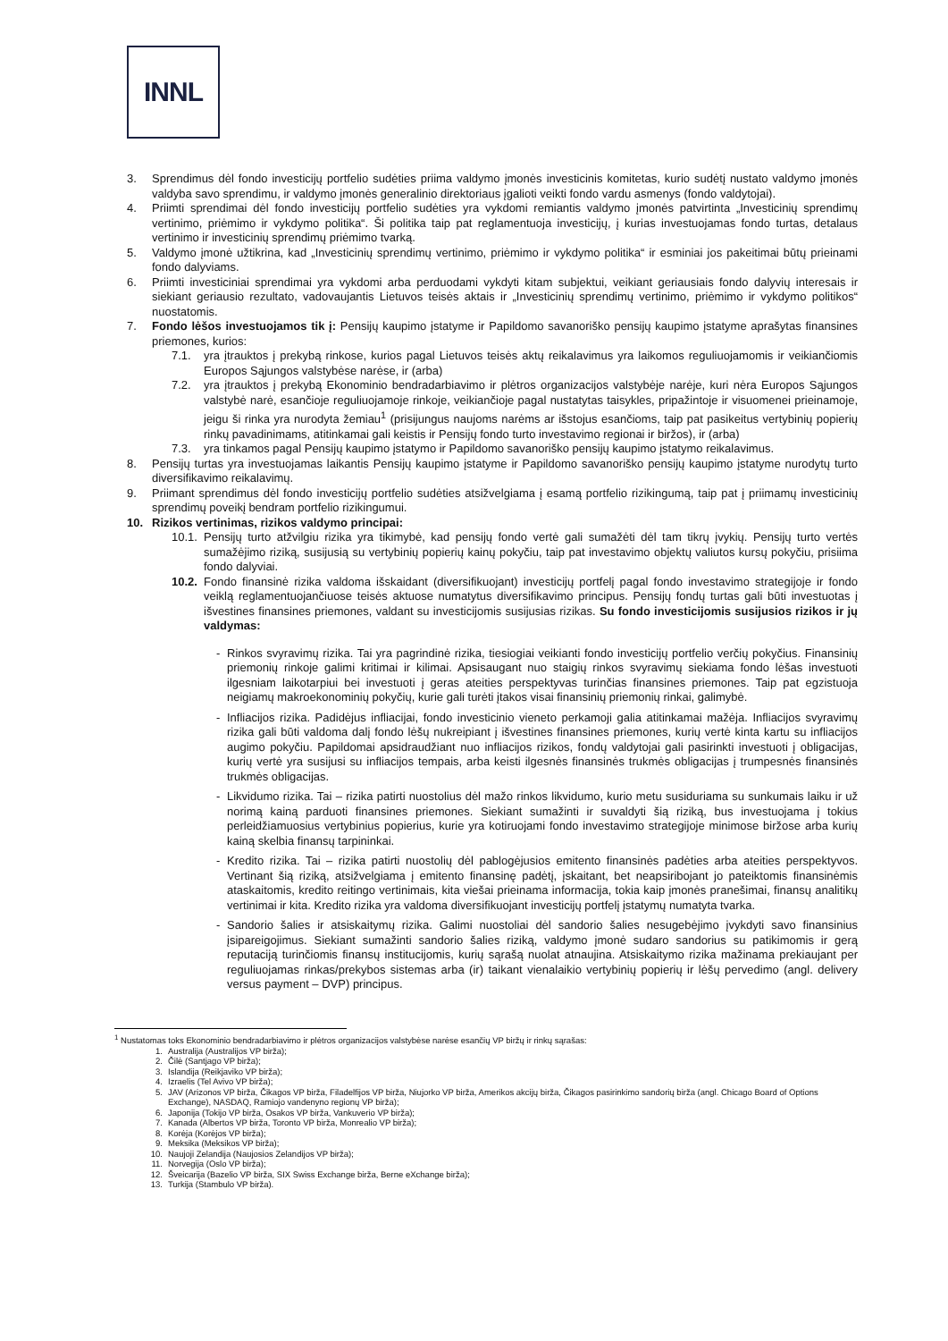INNL
3. Sprendimus dėl fondo investicijų portfelio sudėties priima valdymo įmonės investicinis komitetas, kurio sudėtį nustato valdymo įmonės valdyba savo sprendimu, ir valdymo įmonės generalinio direktoriaus įgalioti veikti fondo vardu asmenys (fondo valdytojai).
4. Priimti sprendimai dėl fondo investicijų portfelio sudėties yra vykdomi remiantis valdymo įmonės patvirtinta „Investicinių sprendimų vertinimo, priėmimo ir vykdymo politika“. Ši politika taip pat reglamentuoja investicijų, į kurias investuojamas fondo turtas, detalaus vertinimo ir investicinių sprendimų priėmimo tvarką.
5. Valdymo įmonė užtikrina, kad „Investicinių sprendimų vertinimo, priėmimo ir vykdymo politika“ ir esminiai jos pakeitimai būtų prieinami fondo dalyviams.
6. Priimti investiciniai sprendimai yra vykdomi arba perduodami vykdyti kitam subjektui, veikiant geriausiais fondo dalyvių interesais ir siekiant geriausio rezultato, vadovaujantis Lietuvos teisės aktais ir „Investicinių sprendimų vertinimo, priėmimo ir vykdymo politikos“ nuostatomis.
7. Fondo lėšos investuojamos tik į: Pensijų kaupimo įstatyme ir Papildomo savanoriško pensijų kaupimo įstatyme aprašytas finansines priemones, kurios:
7.1. yra įtrauktos į prekybą rinkose, kurios pagal Lietuvos teisės aktų reikalavimus yra laikomos reguliuojamomis ir veikiančiomis Europos Sąjungos valstybėse narėse, ir (arba)
7.2. yra įtrauktos į prekybą Ekonominio bendradarbiavimo ir plėtros organizacijos valstybėje narėje, kuri nėra Europos Sąjungos valstybė narė, esančioje reguliuojamoje rinkoje, veikiančioje pagal nustatytas taisykles, pripažintoje ir visuomenei prieinamoje, jeigu ši rinka yra nurodyta žemiau<sup>1</sup> (prisijungus naujoms narėms ar išstojus esančioms, taip pat pasikeitus vertybinių popierių rinkų pavadinimams, atitinkamai gali keistis ir Pensijų fondo turto investavimo regionai ir biržos), ir (arba)
7.3. yra tinkamos pagal Pensijų kaupimo įstatymo ir Papildomo savanoriško pensijų kaupimo įstatymo reikalavimus.
8. Pensijų turtas yra investuojamas laikantis Pensijų kaupimo įstatyme ir Papildomo savanoriško pensijų kaupimo įstatyme nurodytų turto diversifikavimo reikalavimų.
9. Priimant sprendimus dėl fondo investicijų portfelio sudėties atsižvelgiama į esamą portfelio rizikingumą, taip pat į priimamų investicinių sprendimų poveikį bendram portfelio rizikingumui.
10. Rizikos vertinimas, rizikos valdymo principai:
10.1.
Pensijų turto atžvilgiu rizika yra tikimybė, kad pensijų fondo vertė gali sumažėti dėl tam tikrų įvykių. Pensijų turto vertės sumažėjimo riziką, susijusią su vertybinių popierių kainų pokyčiu, taip pat investavimo objektų valiutos kursų pokyčiu, prisiima fondo dalyviai.
10.2.
Fondo finansinė rizika valdoma išskaidant (diversifikuojant) investicijų portfelį pagal fondo investavimo strategijoje ir fondo veiklą reglamentuojančiuose teisės aktuose numatytus diversifikavimo principus. Pensijų fondų turtas gali būti investuotas į išvestines finansines priemones, valdant su investicijomis susijusias rizikas. Su fondo investicijomis susijusios rizikos ir jų valdymas:
- Rinkos svyravimų rizika. Tai yra pagrindinė rizika, tiesiogiai veikianti fondo investicijų portfelio verčių pokyčius. Finansinių priemonių rinkoje galimi kritimai ir kilimai. Apsisaugant nuo staigių rinkos svyravimų siekiama fondo lėšas investuoti ilgesniam laikotarpiui bei investuoti į geras ateities perspektyvas turinčias finansines priemones. Taip pat egzistuoja neigiamų makroekonominių pokyčių, kurie gali turėti įtakos visai finansinių priemonių rinkai, galimybė.
- Infliacijos rizika. Padidėjus infliacijai, fondo investicinio vieneto perkamoji galia atitinkamai mažėja. Infliacijos svyravimų rizika gali būti valdoma dalį fondo lėšų nukreipiant į išvestines finansines priemones, kurių vertė kinta kartu su infliacijos augimo pokyčiu. Papildomai apsidraudžiant nuo infliacijos rizikos, fondų valdytojai gali pasirinkti investuoti į obligacijas, kurių vertė yra susijusi su infliacijos tempais, arba keisti ilgesnės finansinės trukmės obligacijas į trumpesnės finansinės trukmės obligacijas.
- Likvidumo rizika. Tai – rizika patirti nuostolius dėl mažo rinkos likvidumo, kurio metu susiduriama su sunkumais laiku ir už norimą kainą parduoti finansines priemones. Siekiant sumažinti ir suvaldyti šią riziką, bus investuojama į tokius perleidžiamuosius vertybinius popierius, kurie yra kotiruojami fondo investavimo strategijoje minimose biržose arba kurių kainą skelbia finansų tarpininkai.
- Kredito rizika. Tai – rizika patirti nuostolių dėl pablogėjusios emitento finansinės padėties arba ateities perspektyvos. Vertinant šią riziką, atsižvelgiama į emitento finansinę padėtį, įskaitant, bet neapsiribojant jo pateiktomis finansinėmis ataskaitomis, kredito reitingo vertinimais, kita viešai prieinama informacija, tokia kaip įmonės pranešimai, finansų analitikų vertinimai ir kita. Kredito rizika yra valdoma diversifikuojant investicijų portfelį įstatymų numatyta tvarka.
- Sandorio šalies ir atsiskaitymų rizika. Galimi nuostoliai dėl sandorio šalies nesugebėjimo įvykdyti savo finansinius įsipareigojimus. Siekiant sumažinti sandorio šalies riziką, valdymo įmonė sudaro sandorius su patikimomis ir gerą reputaciją turinčiomis finansų institucijomis, kurių sąrašą nuolat atnaujina. Atsiskaitymo rizika mažinama prekiaujant per reguliuojamas rinkas/prekybos sistemas arba (ir) taikant vienalaikio vertybinių popierių ir lėšų pervedimo (angl. delivery versus payment – DVP) principus.
<sup>1</sup> Nustatomas toks Ekonominio bendradarbiavimo ir plėtros organizacijos valstybėse narėse esančių VP biržų ir rinkų sąrašas:
1. Australija (Australijos VP birža);
2. Čilė (Santjago VP birža);
3. Islandija (Reikjaviko VP birža);
4. Izraelis (Tel Avivo VP birža);
5. JAV (Arizonos VP birža, Čikagos VP birža, Filadelfijos VP birža, Niujorko VP birža, Amerikos akcijų birža, Čikagos pasirinkimo sandorių birža (angl. Chicago Board of Options Exchange), NASDAQ, Ramiojo vandenyno regionų VP birža);
6. Japonija (Tokijo VP birža, Osakos VP birža, Vankuverio VP birža);
7. Kanada (Albertos VP birža, Toronto VP birža, Monrealio VP birža);
8. Korėja (Korėjos VP birža);
9. Meksika (Meksikos VP birža);
10. Naujoji Zelandija (Naujosios Zelandijos VP birža);
11. Norvegija (Oslo VP birža);
12. Šveicarija (Bazelio VP birža, SIX Swiss Exchange birža, Berne eXchange birža);
13. Turkija (Stambulo VP birža).